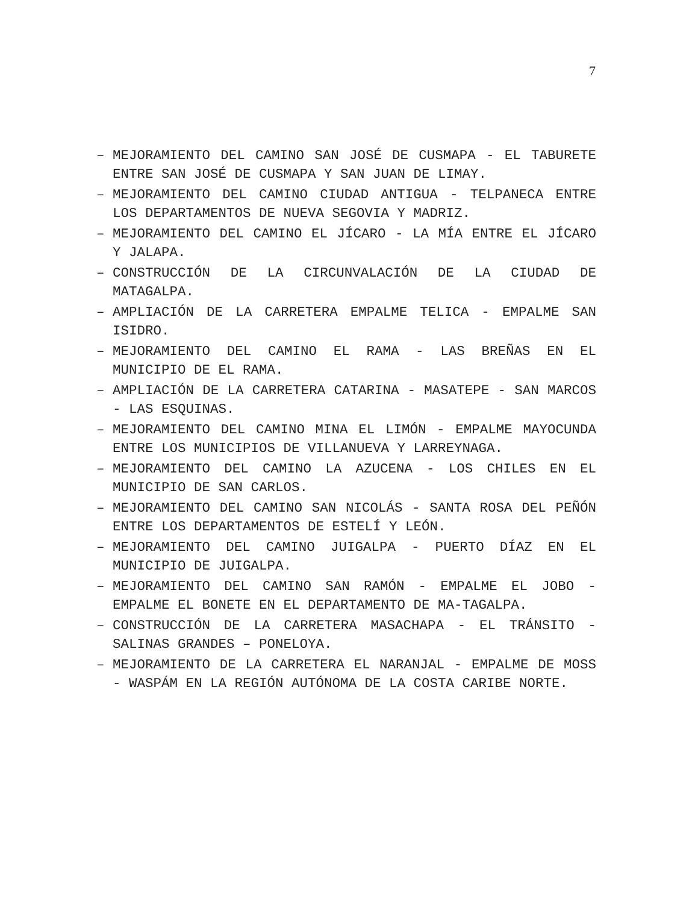7
– MEJORAMIENTO DEL CAMINO SAN JOSÉ DE CUSMAPA - EL TABURETE ENTRE SAN JOSÉ DE CUSMAPA Y SAN JUAN DE LIMAY.
– MEJORAMIENTO DEL CAMINO CIUDAD ANTIGUA - TELPANECA ENTRE LOS DEPARTAMENTOS DE NUEVA SEGOVIA Y MADRIZ.
– MEJORAMIENTO DEL CAMINO EL JÍCARO - LA MÍA ENTRE EL JÍCARO Y JALAPA.
– CONSTRUCCIÓN DE LA CIRCUNVALACIÓN DE LA CIUDAD DE MATAGALPA.
– AMPLIACIÓN DE LA CARRETERA EMPALME TELICA - EMPALME SAN ISIDRO.
– MEJORAMIENTO DEL CAMINO EL RAMA - LAS BREÑAS EN EL MUNICIPIO DE EL RAMA.
– AMPLIACIÓN DE LA CARRETERA CATARINA - MASATEPE - SAN MARCOS - LAS ESQUINAS.
– MEJORAMIENTO DEL CAMINO MINA EL LIMÓN - EMPALME MAYOCUNDA ENTRE LOS MUNICIPIOS DE VILLANUEVA Y LARREYNAGA.
– MEJORAMIENTO DEL CAMINO LA AZUCENA - LOS CHILES EN EL MUNICIPIO DE SAN CARLOS.
– MEJORAMIENTO DEL CAMINO SAN NICOLÁS - SANTA ROSA DEL PEÑÓN ENTRE LOS DEPARTAMENTOS DE ESTELÍ Y LEÓN.
– MEJORAMIENTO DEL CAMINO JUIGALPA - PUERTO DÍAZ EN EL MUNICIPIO DE JUIGALPA.
– MEJORAMIENTO DEL CAMINO SAN RAMÓN - EMPALME EL JOBO - EMPALME EL BONETE EN EL DEPARTAMENTO DE MA-TAGALPA.
– CONSTRUCCIÓN DE LA CARRETERA MASACHAPA - EL TRÁNSITO - SALINAS GRANDES – PONELOYA.
– MEJORAMIENTO DE LA CARRETERA EL NARANJAL - EMPALME DE MOSS - WASPÁM EN LA REGIÓN AUTÓNOMA DE LA COSTA CARIBE NORTE.